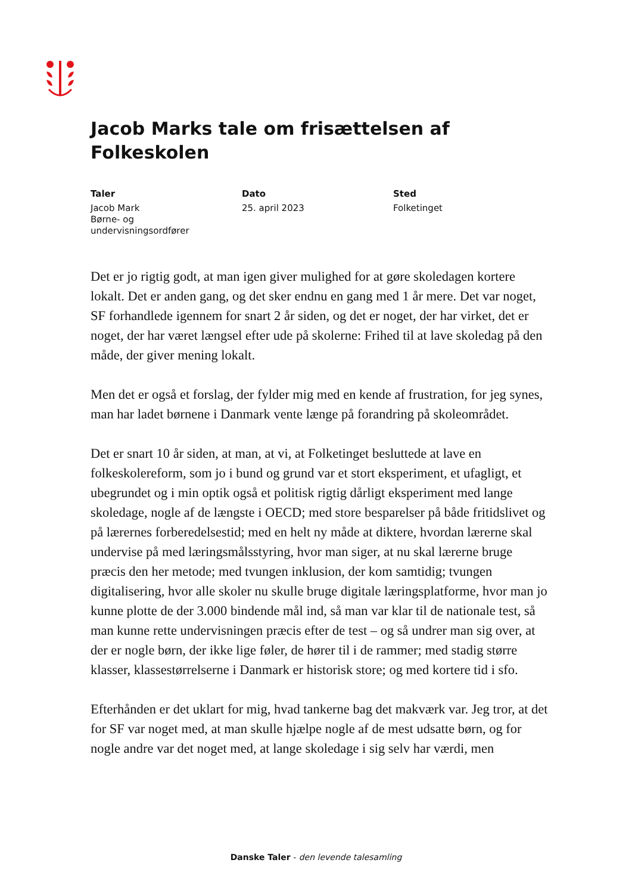Jacob Marks tale om frisættelsen af Folkeskolen
Taler
Jacob Mark
Børne- og
undervisningsordfører
Dato
25. april 2023
Sted
Folketinget
Det er jo rigtig godt, at man igen giver mulighed for at gøre skoledagen kortere lokalt. Det er anden gang, og det sker endnu en gang med 1 år mere. Det var noget, SF forhandlede igennem for snart 2 år siden, og det er noget, der har virket, det er noget, der har været længsel efter ude på skolerne: Frihed til at lave skoledag på den måde, der giver mening lokalt.
Men det er også et forslag, der fylder mig med en kende af frustration, for jeg synes, man har ladet børnene i Danmark vente længe på forandring på skoleområdet.
Det er snart 10 år siden, at man, at vi, at Folketinget besluttede at lave en folkeskolereform, som jo i bund og grund var et stort eksperiment, et ufagligt, et ubegrundet og i min optik også et politisk rigtig dårligt eksperiment med lange skoledage, nogle af de længste i OECD; med store besparelser på både fritidslivet og på lærernes forberedelsestid; med en helt ny måde at diktere, hvordan lærerne skal undervise på med læringsmålsstyring, hvor man siger, at nu skal lærerne bruge præcis den her metode; med tvungen inklusion, der kom samtidig; tvungen digitalisering, hvor alle skoler nu skulle bruge digitale læringsplatforme, hvor man jo kunne plotte de der 3.000 bindende mål ind, så man var klar til de nationale test, så man kunne rette undervisningen præcis efter de test – og så undrer man sig over, at der er nogle børn, der ikke lige føler, de hører til i de rammer; med stadig større klasser, klassestørrelserne i Danmark er historisk store; og med kortere tid i sfo.
Efterhånden er det uklart for mig, hvad tankerne bag det makværk var. Jeg tror, at det for SF var noget med, at man skulle hjælpe nogle af de mest udsatte børn, og for nogle andre var det noget med, at lange skoledage i sig selv har værdi, men
Danske Taler - den levende talesamling